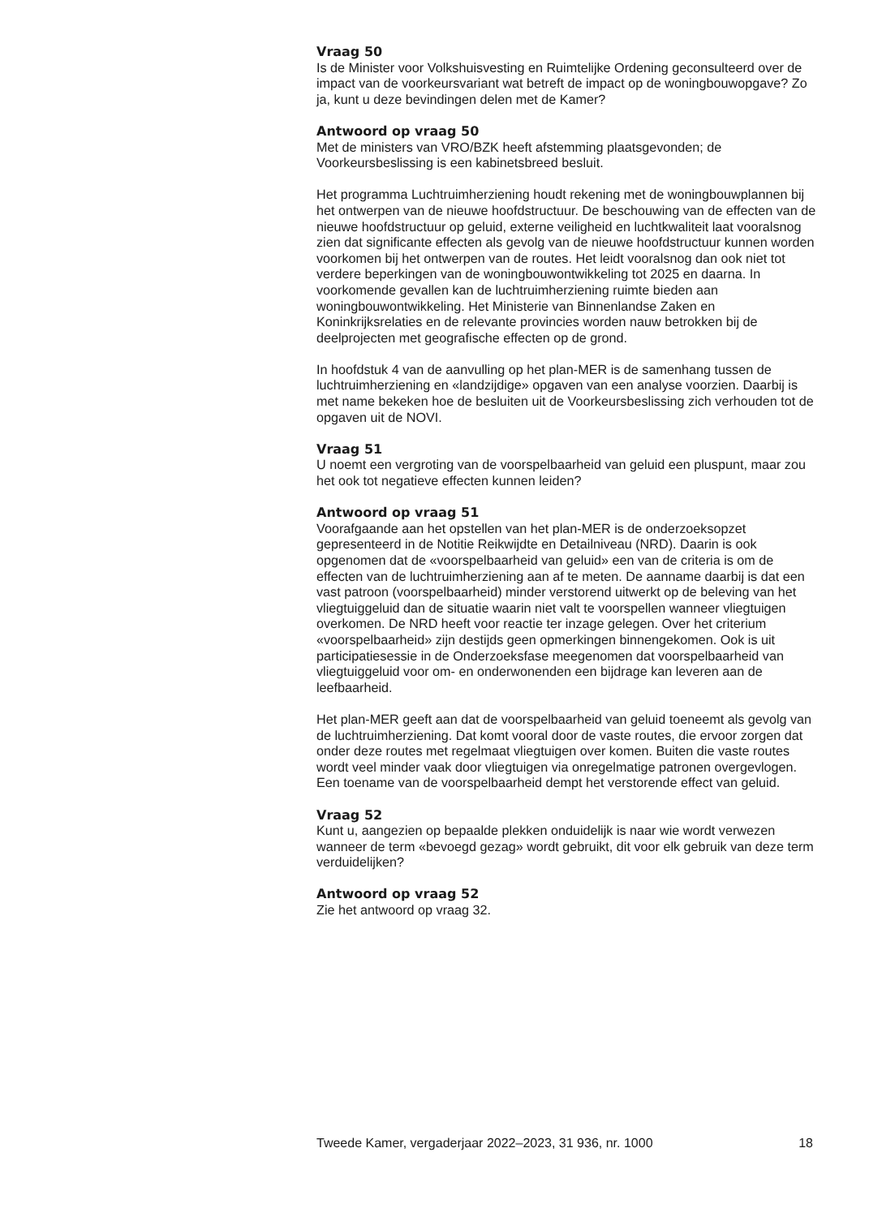Vraag 50
Is de Minister voor Volkshuisvesting en Ruimtelijke Ordening geconsulteerd over de impact van de voorkeursvariant wat betreft de impact op de woningbouwopgave? Zo ja, kunt u deze bevindingen delen met de Kamer?
Antwoord op vraag 50
Met de ministers van VRO/BZK heeft afstemming plaatsgevonden; de Voorkeursbeslissing is een kabinetsbreed besluit.
Het programma Luchtruimherziening houdt rekening met de woningbouwplannen bij het ontwerpen van de nieuwe hoofdstructuur. De beschouwing van de effecten van de nieuwe hoofdstructuur op geluid, externe veiligheid en luchtkwaliteit laat vooralsnog zien dat significante effecten als gevolg van de nieuwe hoofdstructuur kunnen worden voorkomen bij het ontwerpen van de routes. Het leidt vooralsnog dan ook niet tot verdere beperkingen van de woningbouwontwikkeling tot 2025 en daarna. In voorkomende gevallen kan de luchtruimherziening ruimte bieden aan woningbouwontwikkeling. Het Ministerie van Binnenlandse Zaken en Koninkrijksrelaties en de relevante provincies worden nauw betrokken bij de deelprojecten met geografische effecten op de grond.
In hoofdstuk 4 van de aanvulling op het plan-MER is de samenhang tussen de luchtruimherziening en «landzijdige» opgaven van een analyse voorzien. Daarbij is met name bekeken hoe de besluiten uit de Voorkeursbeslissing zich verhouden tot de opgaven uit de NOVI.
Vraag 51
U noemt een vergroting van de voorspelbaarheid van geluid een pluspunt, maar zou het ook tot negatieve effecten kunnen leiden?
Antwoord op vraag 51
Voorafgaande aan het opstellen van het plan-MER is de onderzoeksopzet gepresenteerd in de Notitie Reikwijdte en Detailniveau (NRD). Daarin is ook opgenomen dat de «voorspelbaarheid van geluid» een van de criteria is om de effecten van de luchtruimherziening aan af te meten. De aanname daarbij is dat een vast patroon (voorspelbaarheid) minder verstorend uitwerkt op de beleving van het vliegtuiggeluid dan de situatie waarin niet valt te voorspellen wanneer vliegtuigen overkomen. De NRD heeft voor reactie ter inzage gelegen. Over het criterium «voorspelbaarheid» zijn destijds geen opmerkingen binnengekomen. Ook is uit participatiesessie in de Onderzoeksfase meegenomen dat voorspelbaarheid van vliegtuiggeluid voor om- en onderwonenden een bijdrage kan leveren aan de leefbaarheid.
Het plan-MER geeft aan dat de voorspelbaarheid van geluid toeneemt als gevolg van de luchtruimherziening. Dat komt vooral door de vaste routes, die ervoor zorgen dat onder deze routes met regelmaat vliegtuigen over komen. Buiten die vaste routes wordt veel minder vaak door vliegtuigen via onregelmatige patronen overgevlogen. Een toename van de voorspelbaarheid dempt het verstorende effect van geluid.
Vraag 52
Kunt u, aangezien op bepaalde plekken onduidelijk is naar wie wordt verwezen wanneer de term «bevoegd gezag» wordt gebruikt, dit voor elk gebruik van deze term verduidelijken?
Antwoord op vraag 52
Zie het antwoord op vraag 32.
Tweede Kamer, vergaderjaar 2022–2023, 31 936, nr. 1000 18